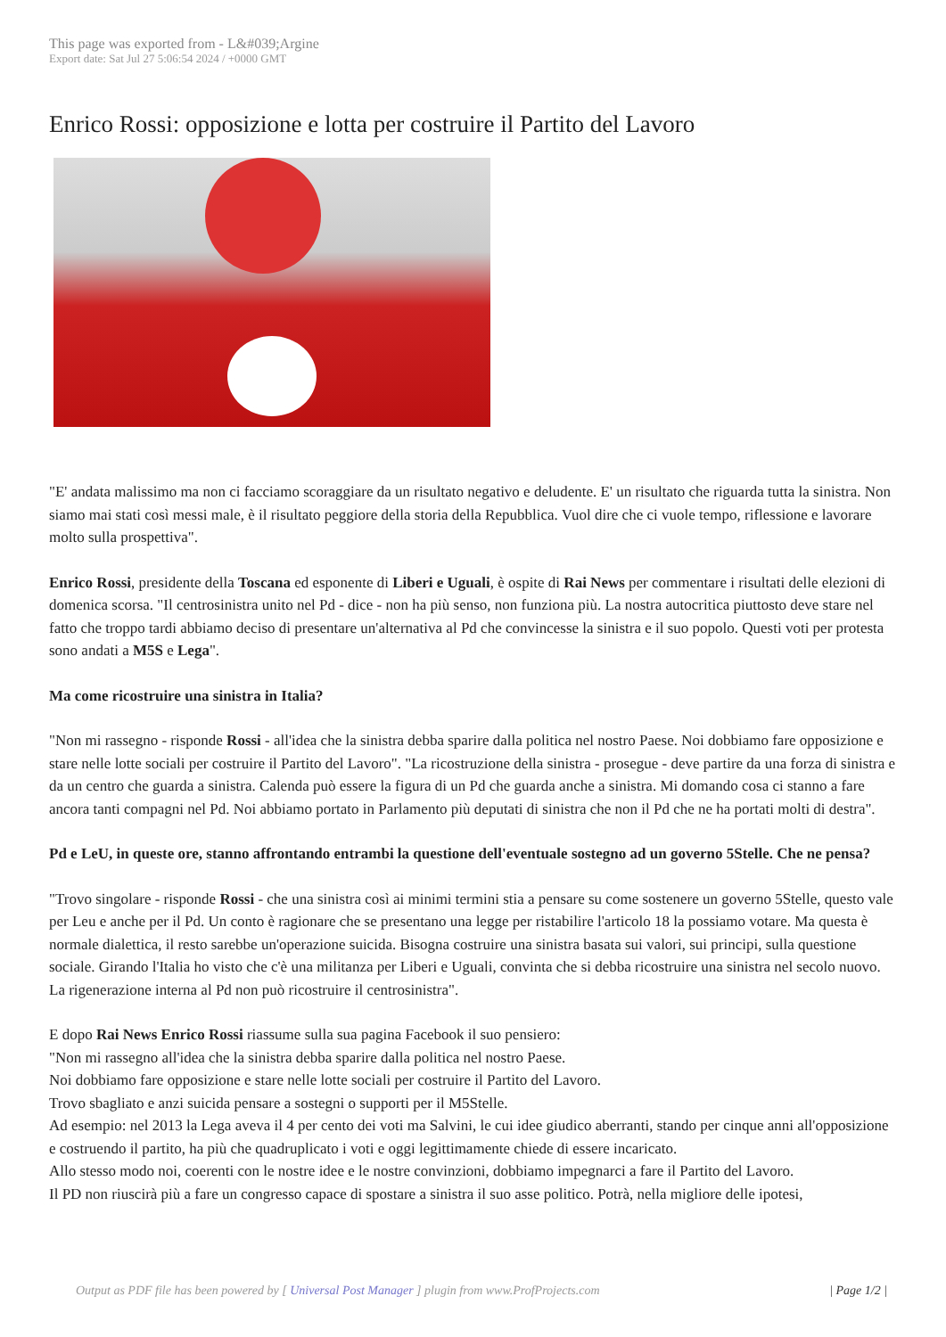This page was exported from - L&#039;Argine
Export date: Sat Jul 27 5:06:54 2024 / +0000 GMT
Enrico Rossi: opposizione e lotta per costruire il Partito del Lavoro
"E' andata malissimo ma non ci facciamo scoraggiare da un risultato negativo e deludente. E' un risultato che riguarda tutta la sinistra. Non siamo mai stati così messi male, è il risultato peggiore della storia della Repubblica. Vuol dire che ci vuole tempo, riflessione e lavorare molto sulla prospettiva".
Enrico Rossi, presidente della Toscana ed esponente di Liberi e Uguali, è ospite di Rai News per commentare i risultati delle elezioni di domenica scorsa. "Il centrosinistra unito nel Pd - dice - non ha più senso, non funziona più. La nostra autocritica piuttosto deve stare nel fatto che troppo tardi abbiamo deciso di presentare un'alternativa al Pd che convincesse la sinistra e il suo popolo. Questi voti per protesta sono andati a M5S e Lega".
Ma come ricostruire una sinistra in Italia?
"Non mi rassegno - risponde Rossi - all'idea che la sinistra debba sparire dalla politica nel nostro Paese. Noi dobbiamo fare opposizione e stare nelle lotte sociali per costruire il Partito del Lavoro". "La ricostruzione della sinistra - prosegue - deve partire da una forza di sinistra e da un centro che guarda a sinistra. Calenda può essere la figura di un Pd che guarda anche a sinistra. Mi domando cosa ci stanno a fare ancora tanti compagni nel Pd. Noi abbiamo portato in Parlamento più deputati di sinistra che non il Pd che ne ha portati molti di destra".
Pd e LeU, in queste ore, stanno affrontando entrambi la questione dell'eventuale sostegno ad un governo 5Stelle. Che ne pensa?
"Trovo singolare - risponde Rossi - che una sinistra così ai minimi termini stia a pensare su come sostenere un governo 5Stelle, questo vale per Leu e anche per il Pd. Un conto è ragionare che se presentano una legge per ristabilire l'articolo 18 la possiamo votare. Ma questa è normale dialettica, il resto sarebbe un'operazione suicida. Bisogna costruire una sinistra basata sui valori, sui principi, sulla questione sociale. Girando l'Italia ho visto che c'è una militanza per Liberi e Uguali, convinta che si debba ricostruire una sinistra nel secolo nuovo. La rigenerazione interna al Pd non può ricostruire il centrosinistra".
E dopo Rai News Enrico Rossi riassume sulla sua pagina Facebook il suo pensiero:
"Non mi rassegno all'idea che la sinistra debba sparire dalla politica nel nostro Paese.
Noi dobbiamo fare opposizione e stare nelle lotte sociali per costruire il Partito del Lavoro.
Trovo sbagliato e anzi suicida pensare a sostegni o supporti per il M5Stelle.
Ad esempio: nel 2013 la Lega aveva il 4 per cento dei voti ma Salvini, le cui idee giudico aberranti, stando per cinque anni all'opposizione e costruendo il partito, ha più che quadruplicato i voti e oggi legittimamente chiede di essere incaricato.
Allo stesso modo noi, coerenti con le nostre idee e le nostre convinzioni, dobbiamo impegnarci a fare il Partito del Lavoro.
Il PD non riuscirà più a fare un congresso capace di spostare a sinistra il suo asse politico. Potrà, nella migliore delle ipotesi,
Output as PDF file has been powered by [ Universal Post Manager ] plugin from www.ProfProjects.com | Page 1/2 |